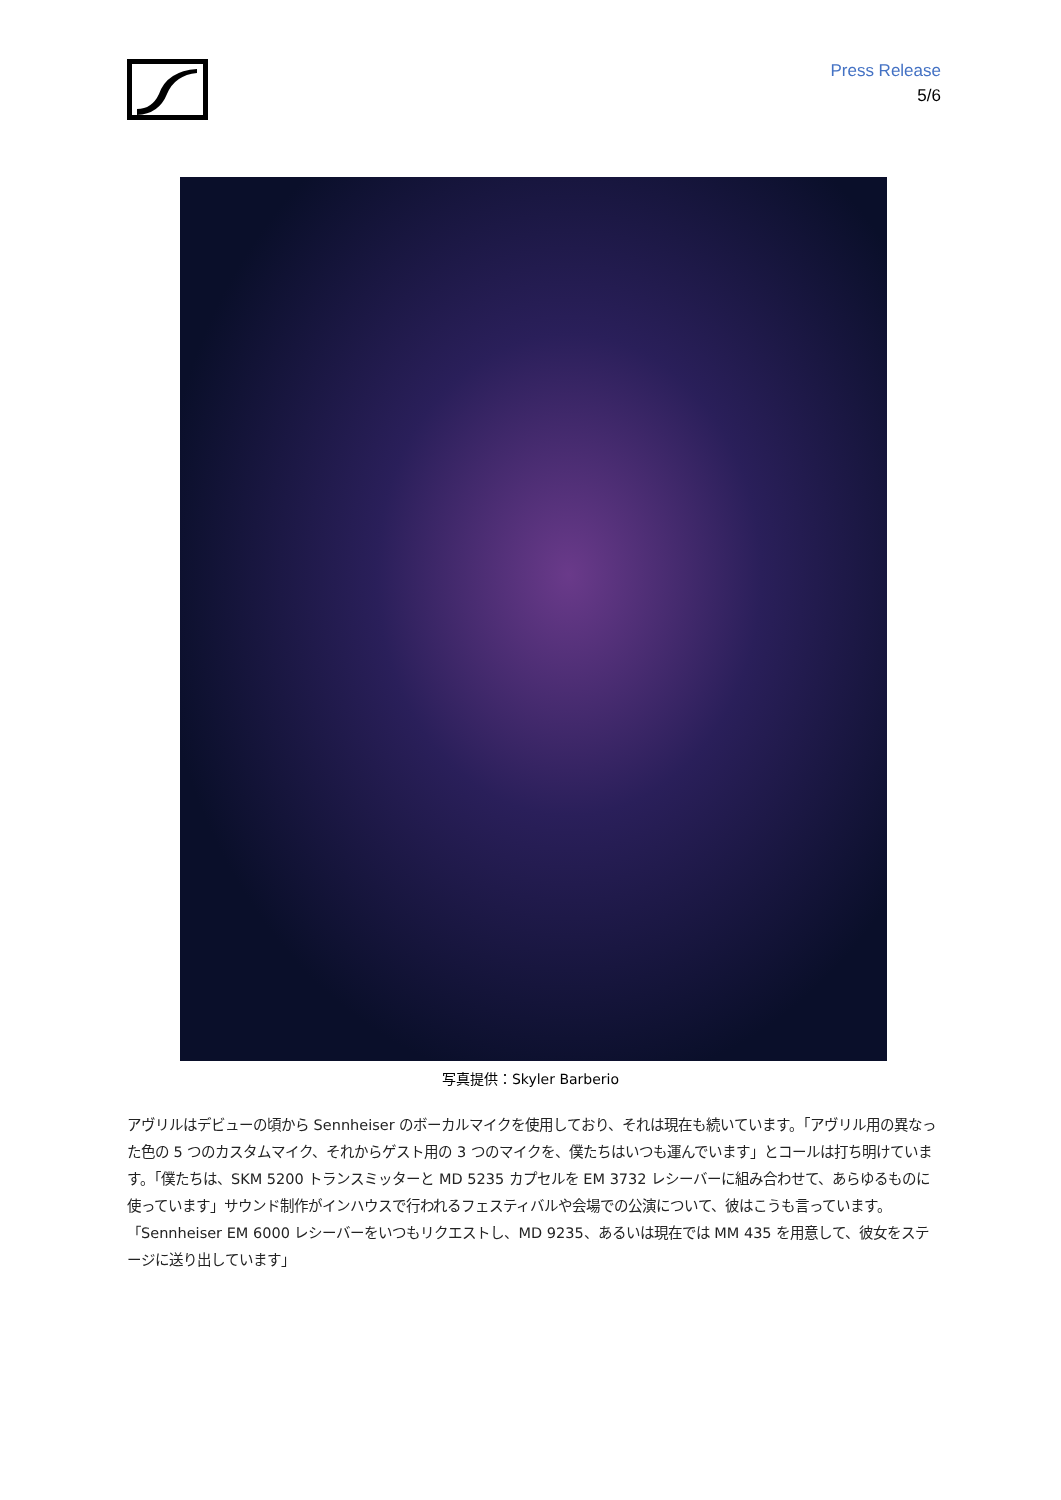Press Release
5/6
写真提供：Skyler Barberio
アヴリルはデビューの頃から Sennheiser のボーカルマイクを使用しており、それは現在も続いています。「アヴリル用の異なった色の 5 つのカスタムマイク、それからゲスト用の 3 つのマイクを、僕たちはいつも運んでいます」とコールは打ち明けています。「僕たちは、SKM 5200 トランスミッターと MD 5235 カプセルを EM 3732 レシーバーに組み合わせて、あらゆるものに使っています」サウンド制作がインハウスで行われるフェスティバルや会場での公演について、彼はこうも言っています。「Sennheiser EM 6000 レシーバーをいつもリクエストし、MD 9235、あるいは現在では MM 435 を用意して、彼女をステージに送り出しています」